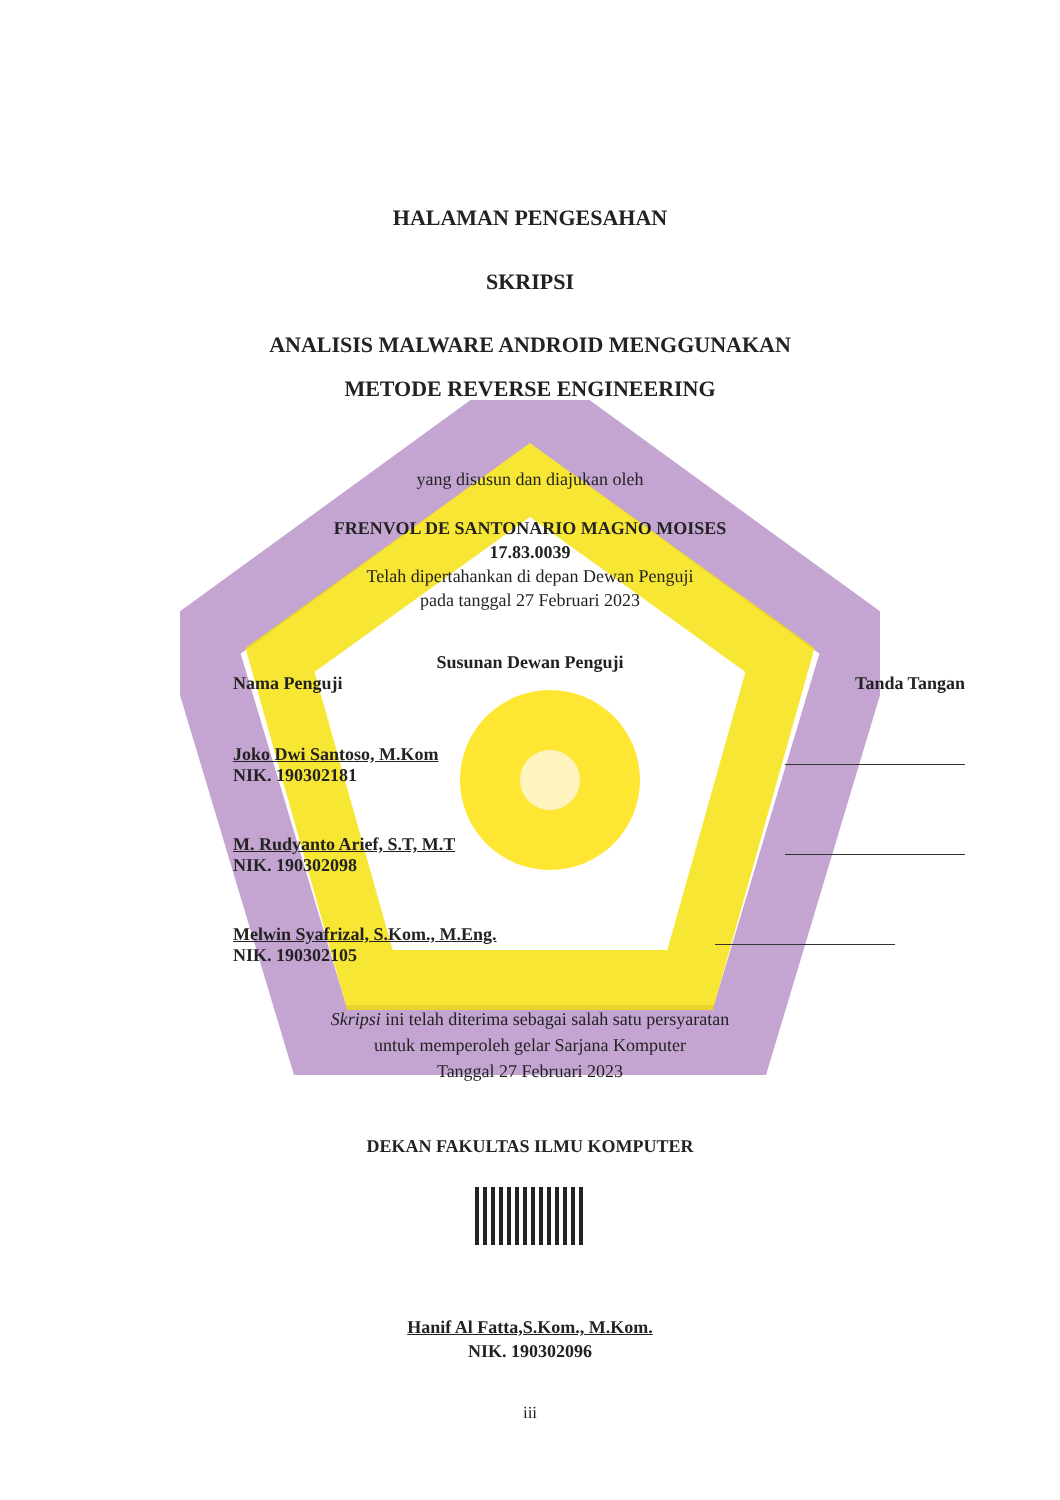HALAMAN PENGESAHAN
SKRIPSI
ANALISIS MALWARE ANDROID MENGGUNAKAN
METODE REVERSE ENGINEERING
yang disusun dan diajukan oleh
FRENVOL DE SANTONARIO MAGNO MOISES
17.83.0039
Telah dipertahankan di depan Dewan Penguji
pada tanggal 27 Februari 2023
Susunan Dewan Penguji
Nama Penguji Tanda Tangan
Joko Dwi Santoso, M.Kom
NIK. 190302181
M. Rudyanto Arief, S.T, M.T
NIK. 190302098
Melwin Syafrizal, S.Kom., M.Eng.
NIK. 190302105
Skripsi ini telah diterima sebagai salah satu persyaratan
untuk memperoleh gelar Sarjana Komputer
Tanggal 27 Februari 2023
DEKAN FAKULTAS ILMU KOMPUTER
Hanif Al Fatta,S.Kom., M.Kom.
NIK. 190302096
iii